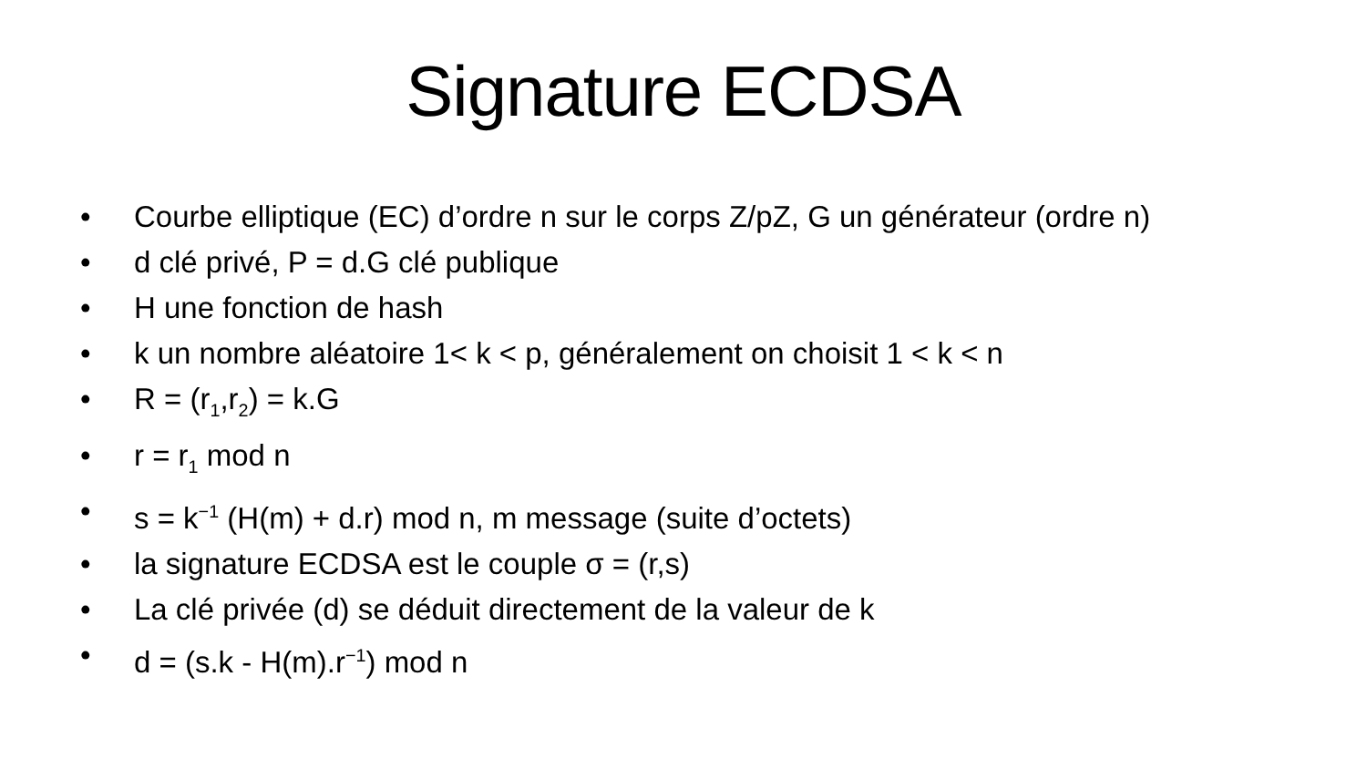Signature ECDSA
• Courbe elliptique (EC) d’ordre n sur le corps Z/pZ, G un générateur (ordre n)
• d clé privé, P = d.G clé publique
• H une fonction de hash
• k un nombre aléatoire 1< k < p, généralement on choisit 1 < k < n
• R = (r<sub>1</sub>,r<sub>2</sub>) = k.G
• r = r<sub>1</sub> mod n
• s = k<sup>−1</sup> (H(m) + d.r) mod n, m message (suite d’octets)
• la signature ECDSA est le couple σ = (r,s)
• La clé privée (d) se déduit directement de la valeur de k
• d = (s.k - H(m).r<sup>−1</sup>) mod n